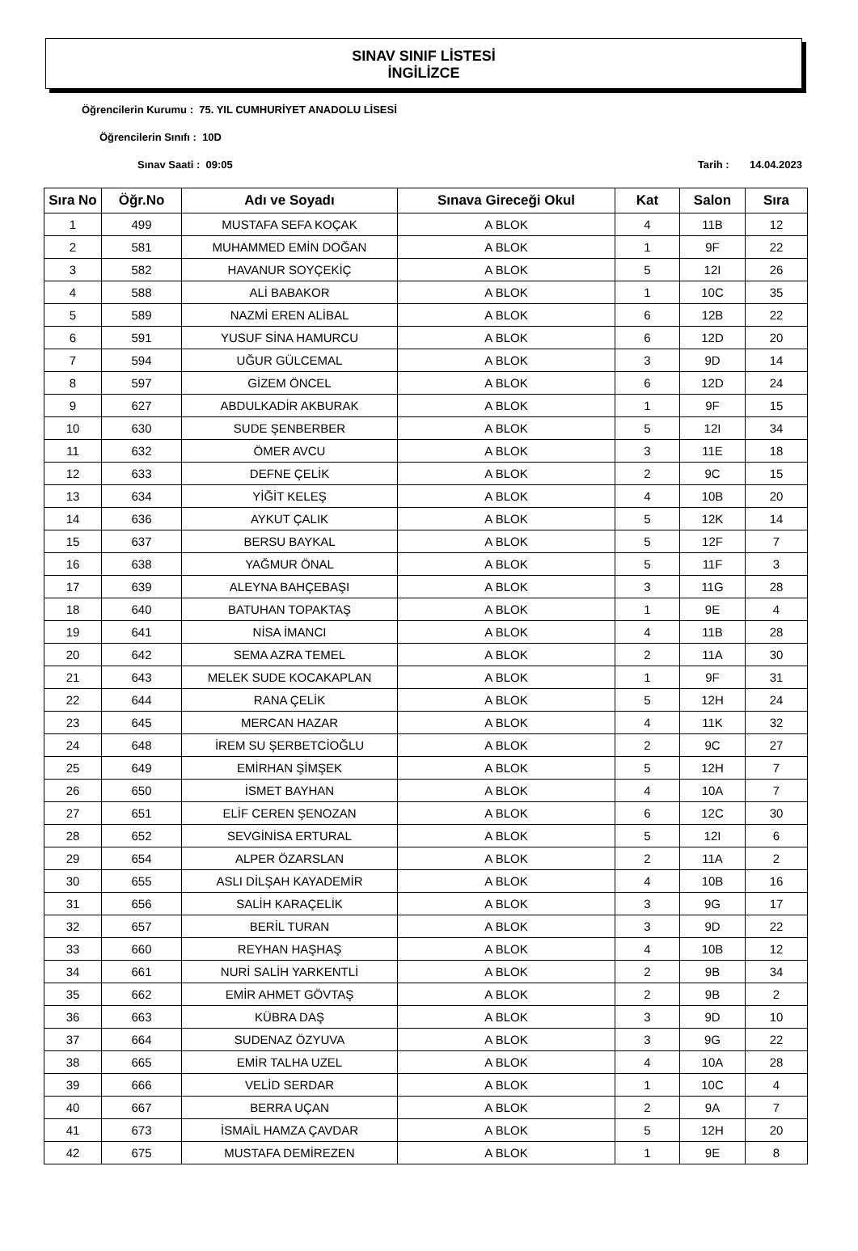SINAV SINIF LİSTESİ
İNGİLİZCE
Öğrencilerin Kurumu : 75. YIL CUMHURİYET ANADOLU LİSESİ
Öğrencilerin Sınıfı : 10D
Sınav Saati : 09:05 Tarih : 14.04.2023
| Sıra No | Öğr.No | Adı ve Soyadı | Sınava Gireceği Okul | Kat | Salon | Sıra |
| --- | --- | --- | --- | --- | --- | --- |
| 1 | 499 | MUSTAFA SEFA KOÇAK | A BLOK | 4 | 11B | 12 |
| 2 | 581 | MUHAMMED EMİN DOĞAN | A BLOK | 1 | 9F | 22 |
| 3 | 582 | HAVANUR SOYÇEKİÇ | A BLOK | 5 | 12I | 26 |
| 4 | 588 | ALİ BABAKOR | A BLOK | 1 | 10C | 35 |
| 5 | 589 | NAZMİ EREN ALİBAL | A BLOK | 6 | 12B | 22 |
| 6 | 591 | YUSUF SİNA HAMURCU | A BLOK | 6 | 12D | 20 |
| 7 | 594 | UĞUR GÜLCEMAL | A BLOK | 3 | 9D | 14 |
| 8 | 597 | GİZEM ÖNCEL | A BLOK | 6 | 12D | 24 |
| 9 | 627 | ABDULKADİR AKBURAK | A BLOK | 1 | 9F | 15 |
| 10 | 630 | SUDE ŞENBERBER | A BLOK | 5 | 12I | 34 |
| 11 | 632 | ÖMER AVCU | A BLOK | 3 | 11E | 18 |
| 12 | 633 | DEFNE ÇELİK | A BLOK | 2 | 9C | 15 |
| 13 | 634 | YİĞİT KELEŞ | A BLOK | 4 | 10B | 20 |
| 14 | 636 | AYKUT ÇALIK | A BLOK | 5 | 12K | 14 |
| 15 | 637 | BERSU BAYKAL | A BLOK | 5 | 12F | 7 |
| 16 | 638 | YAĞMUR ÖNAL | A BLOK | 5 | 11F | 3 |
| 17 | 639 | ALEYNA BAHÇEBAŞI | A BLOK | 3 | 11G | 28 |
| 18 | 640 | BATUHAN TOPAKTAŞ | A BLOK | 1 | 9E | 4 |
| 19 | 641 | NİSA İMANCI | A BLOK | 4 | 11B | 28 |
| 20 | 642 | SEMA AZRA TEMEL | A BLOK | 2 | 11A | 30 |
| 21 | 643 | MELEK SUDE KOCAKAPLAN | A BLOK | 1 | 9F | 31 |
| 22 | 644 | RANA ÇELİK | A BLOK | 5 | 12H | 24 |
| 23 | 645 | MERCAN HAZAR | A BLOK | 4 | 11K | 32 |
| 24 | 648 | İREM SU ŞERBETCİOĞLU | A BLOK | 2 | 9C | 27 |
| 25 | 649 | EMİRHAN ŞİMŞEK | A BLOK | 5 | 12H | 7 |
| 26 | 650 | İSMET BAYHAN | A BLOK | 4 | 10A | 7 |
| 27 | 651 | ELİF CEREN ŞENOZAN | A BLOK | 6 | 12C | 30 |
| 28 | 652 | SEVGİNİSA ERTURAL | A BLOK | 5 | 12I | 6 |
| 29 | 654 | ALPER ÖZARSLAN | A BLOK | 2 | 11A | 2 |
| 30 | 655 | ASLI DİLŞAH KAYADEMİR | A BLOK | 4 | 10B | 16 |
| 31 | 656 | SALİH KARAÇELİK | A BLOK | 3 | 9G | 17 |
| 32 | 657 | BERİL TURAN | A BLOK | 3 | 9D | 22 |
| 33 | 660 | REYHAN HAŞHAŞ | A BLOK | 4 | 10B | 12 |
| 34 | 661 | NURİ SALİH YARKENTLİ | A BLOK | 2 | 9B | 34 |
| 35 | 662 | EMİR AHMET GÖVTAŞ | A BLOK | 2 | 9B | 2 |
| 36 | 663 | KÜBRA DAŞ | A BLOK | 3 | 9D | 10 |
| 37 | 664 | SUDENAZ ÖZYUVA | A BLOK | 3 | 9G | 22 |
| 38 | 665 | EMİR TALHA UZEL | A BLOK | 4 | 10A | 28 |
| 39 | 666 | VELİD SERDAR | A BLOK | 1 | 10C | 4 |
| 40 | 667 | BERRA UÇAN | A BLOK | 2 | 9A | 7 |
| 41 | 673 | İSMAİL HAMZA ÇAVDAR | A BLOK | 5 | 12H | 20 |
| 42 | 675 | MUSTAFA DEMİREZEN | A BLOK | 1 | 9E | 8 |